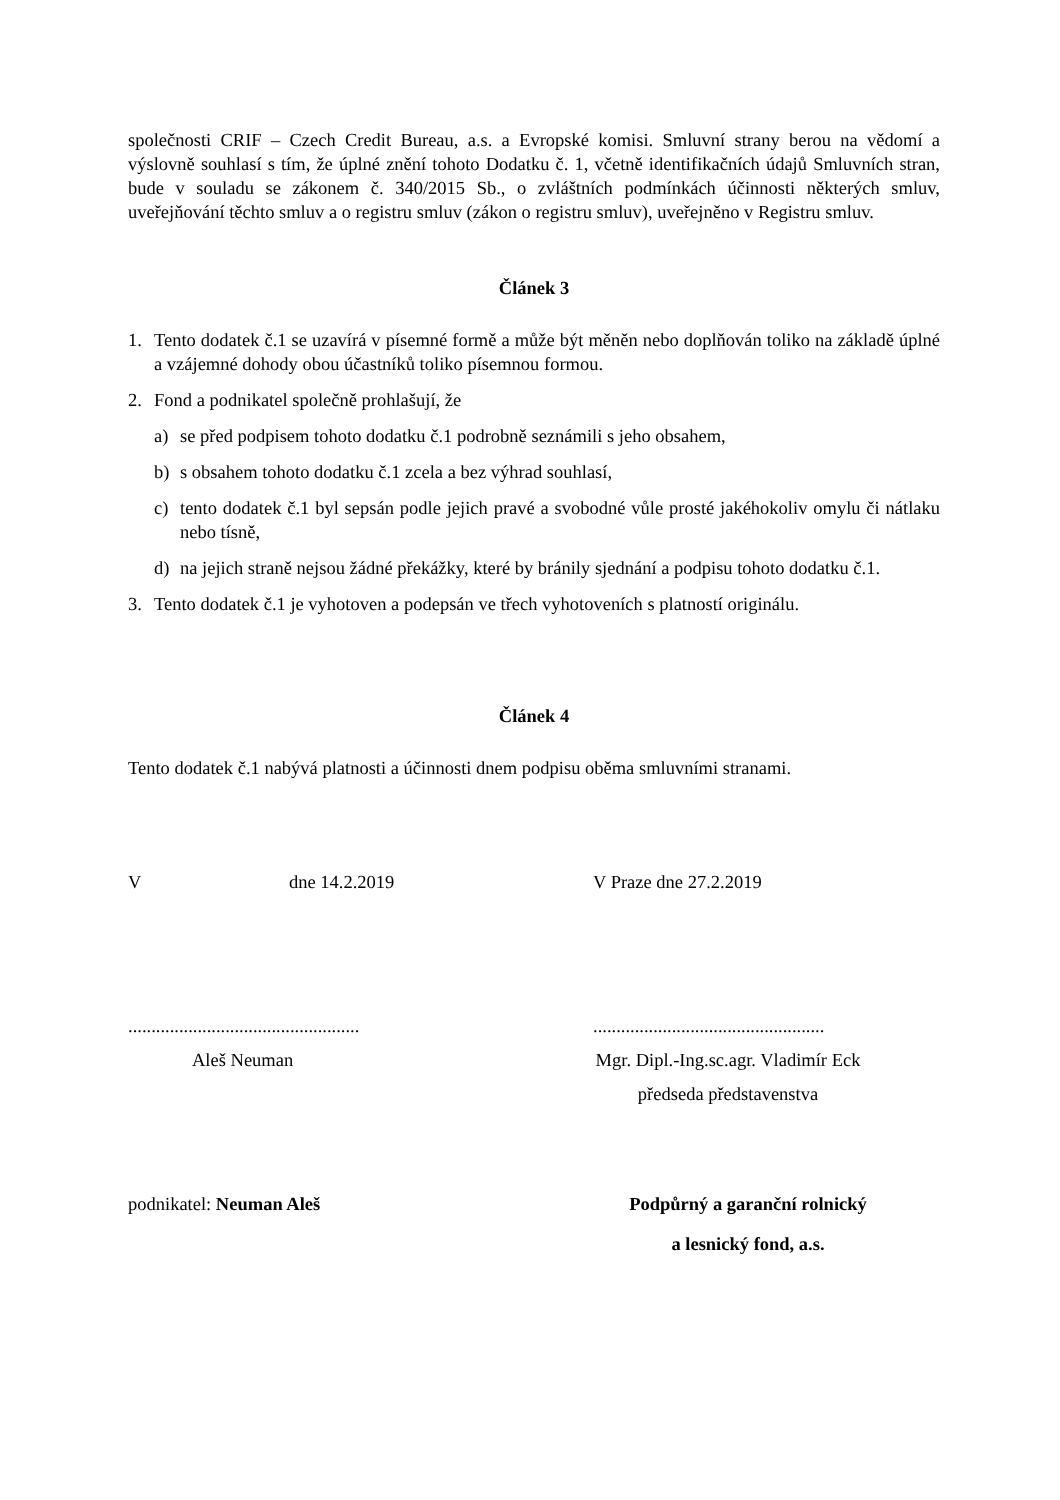společnosti CRIF – Czech Credit Bureau, a.s. a Evropské komisi. Smluvní strany berou na vědomí a výslovně souhlasí s tím, že úplné znění tohoto Dodatku č. 1, včetně identifikačních údajů Smluvních stran, bude v souladu se zákonem č. 340/2015 Sb., o zvláštních podmínkách účinnosti některých smluv, uveřejňování těchto smluv a o registru smluv (zákon o registru smluv), uveřejněno v Registru smluv.
Článek 3
1. Tento dodatek č.1 se uzavírá v písemné formě a může být měněn nebo doplňován toliko na základě úplné a vzájemné dohody obou účastníků toliko písemnou formou.
2. Fond a podnikatel společně prohlašují, že
a) se před podpisem tohoto dodatku č.1 podrobně seznámili s jeho obsahem,
b) s obsahem tohoto dodatku č.1 zcela a bez výhrad souhlasí,
c) tento dodatek č.1 byl sepsán podle jejich pravé a svobodné vůle prosté jakéhokoliv omylu či nátlaku nebo tísně,
d) na jejich straně nejsou žádné překážky, které by bránily sjednání a podpisu tohoto dodatku č.1.
3. Tento dodatek č.1 je vyhotoven a podepsán ve třech vyhotoveních s platností originálu.
Článek 4
Tento dodatek č.1 nabývá platnosti a účinnosti dnem podpisu oběma smluvními stranami.
V dne 14.2.2019
V Praze dne 27.2.2019
..................................................
..................................................
Aleš Neuman Mgr. Dipl.-Ing.sc.agr. Vladimír Eck
předseda představenstva
podnikatel: Neuman Aleš
Podpůrný a garanční rolnický
a lesnický fond, a.s.